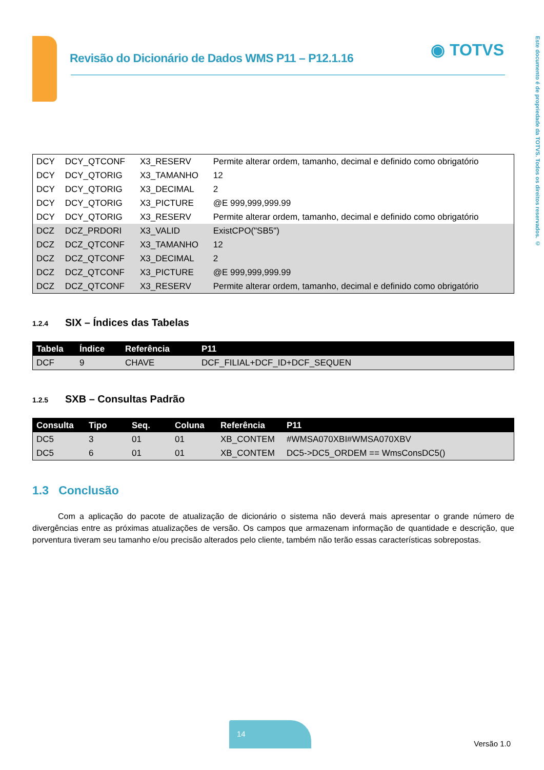Revisão do Dicionário de Dados WMS P11 – P12.1.16 ◉ TOTVS
Este documento é de propriedade da TOTVS. Todos os direitos reservados. ©
| DCY | DCY_QTCONF | X3_RESERV | Permite alterar ordem, tamanho, decimal e definido como obrigatório |
| DCY | DCY_QTORIG | X3_TAMANHO | 12 |
| DCY | DCY_QTORIG | X3_DECIMAL | 2 |
| DCY | DCY_QTORIG | X3_PICTURE | @E 999,999,999.99 |
| DCY | DCY_QTORIG | X3_RESERV | Permite alterar ordem, tamanho, decimal e definido como obrigatório |
| DCZ | DCZ_PRDORI | X3_VALID | ExistCPO("SB5") |
| DCZ | DCZ_QTCONF | X3_TAMANHO | 12 |
| DCZ | DCZ_QTCONF | X3_DECIMAL | 2 |
| DCZ | DCZ_QTCONF | X3_PICTURE | @E 999,999,999.99 |
| DCZ | DCZ_QTCONF | X3_RESERV | Permite alterar ordem, tamanho, decimal e definido como obrigatório |
1.2.4 SIX – Índices das Tabelas
| Tabela | Índice | Referência | P11 |
| --- | --- | --- | --- |
| DCF | 9 | CHAVE | DCF_FILIAL+DCF_ID+DCF_SEQUEN |
1.2.5 SXB – Consultas Padrão
| Consulta | Tipo | Seq. | Coluna | Referência | P11 |
| --- | --- | --- | --- | --- | --- |
| DC5 | 3 | 01 | 01 | XB_CONTEM | #WMSA070XBI#WMSA070XBV |
| DC5 | 6 | 01 | 01 | XB_CONTEM | DC5->DC5_ORDEM == WmsConsDC5() |
1.3 Conclusão
Com a aplicação do pacote de atualização de dicionário o sistema não deverá mais apresentar o grande número de divergências entre as próximas atualizações de versão. Os campos que armazenam informação de quantidade e descrição, que porventura tiveram seu tamanho e/ou precisão alterados pelo cliente, também não terão essas características sobrepostas.
14
Versão 1.0